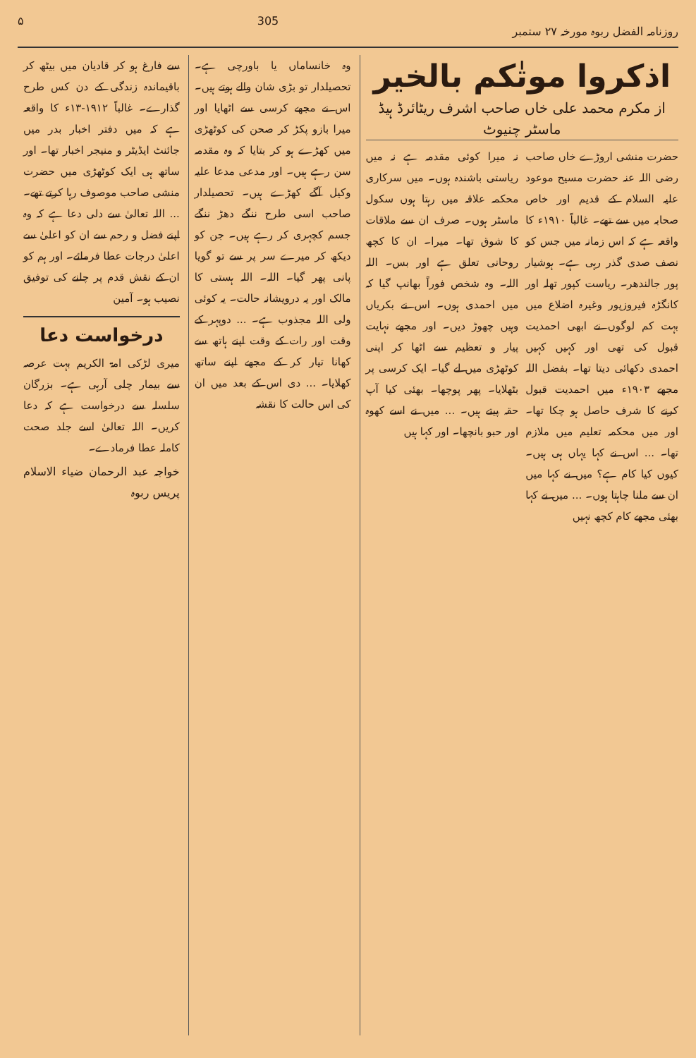روزنامہ الفضل ربوہ مورخہ ۲۷ ستمبر 305 ۵
اذکروا موتٰکم بالخیر
از مکرم محمد علی خاں صاحب اشرف ریٹائرڈ ہیڈ ماسٹر چنیوٹ
حضرت منشی اروڑے خاں صاحب رضی اللہ عنہ حضرت مسیح موعود علیہ السلام کے قدیم اور خاص صحابہ میں سے تھے۔ غالباً ۱۹۱۰ء کا واقعہ ہے کہ اس زمانہ میں جس کو نصف صدی گذر رہی ہے۔ ہوشیار پور جالندھر۔ ریاست کپور تھلہ اور کانگڑہ فیروزپور وغیرہ اضلاع میں بہت کم لوگوں نے ابھی احمدیت قبول کی تھی اور کہیں کہیں احمدی دکھائی دیتا تھا۔ بفضل اللہ مجھے ۱۹۰۳ء میں احمدیت قبول کرنے کا شرف حاصل ہو چکا تھا۔ اور میں محکمہ تعلیم میں ملازم تھا۔ ... اس نے کہا یہاں ہی ہیں۔ کیوں کیا کام ہے؟ میں نے کہا میں ان سے ملنا چاہتا ہوں۔ ... میں نے کہا بھئی مجھے کام کچھ نہیں
نہ میرا کوئی مقدمہ ہے نہ میں ریاستی باشندہ ہوں۔ میں سرکاری محکمہ علاقہ میں رہتا ہوں سکول ماسٹر ہوں۔ صرف ان سے ملاقات کا شوق تھا۔ میرا۔ ان کا کچھ روحانی تعلق ہے اور بس۔ اللہ اللہ۔ وہ شخص فوراً بھانپ گیا کہ میں احمدی ہوں۔ اس نے بکریاں وہیں چھوڑ دیں۔ اور مجھے نہایت پیار و تعظیم سے اٹھا کر اپنی کوٹھڑی میں لے گیا۔ ایک کرسی پر بٹھلایا۔ پھر پوچھا۔ بھئی کیا آپ حقہ پیتے ہیں۔ ... میں نے اسے کھوہ اور حبو بانچھا۔ اور کہا ہیں
وہ خانساماں یا باورچی ہے۔ تحصیلدار تو بڑی شان والے ہوتے ہیں۔ اس نے مجھے کرسی سے اٹھایا اور میرا بازو پکڑ کر صحن کی کوٹھڑی میں کھڑے ہو کر بتایا کہ وہ مقدمہ سن رہے ہیں۔ اور مدعی مدعا علیہ وکیل آگے کھڑے ہیں۔ تحصیلدار صاحب اسی طرح ننگے دھڑ ننگے جسم کچہری کر رہے ہیں۔ جن کو دیکھ کر میرے سر پر سے تو گویا پانی پھر گیا۔ اللہ۔ اللہ ہستی کا مالک اور یہ درویشانہ حالت۔ یہ کوئی ولی اللہ مجذوب ہے۔ ... دوپہر کے وقت اور رات کے وقت اپنے ہاتھ سے کھانا تیار کر کے مجھے اپنے ساتھ کھلایا۔ ... دی اس کے بعد میں ان کی اس حالت کا نقشہ
سے فارغ ہو کر قادیان میں بیٹھ کر باقیماندہ زندگی کے دن کس طرح گذارے۔ غالباً ۱۹۱۲-۱۳ء کا واقعہ ہے کہ میں دفتر اخبار بدر میں جائنٹ ایڈیٹر و منیجر اخبار تھا۔ اور ساتھ ہی ایک کوٹھڑی میں حضرت منشی صاحب موصوف رہا کرتے تھے۔ ... اللہ تعالیٰ سے دلی دعا ہے کہ وہ اپنے فضل و رحم سے ان کو اعلیٰ سے اعلیٰ درجات عطا فرمائے۔ اور ہم کو ان کے نقش قدم پر چلنے کی توفیق نصیب ہو۔ آمین
درخواست دعا
میری لڑکی امۃ الکریم بہت عرصہ سے بیمار چلی آرہی ہے۔ بزرگان سلسلہ سے درخواست ہے کہ دعا کریں۔ اللہ تعالیٰ اسے جلد صحت کاملہ عطا فرمادے۔
خواجہ عبد الرحمان ضیاء الاسلام پریس ربوہ